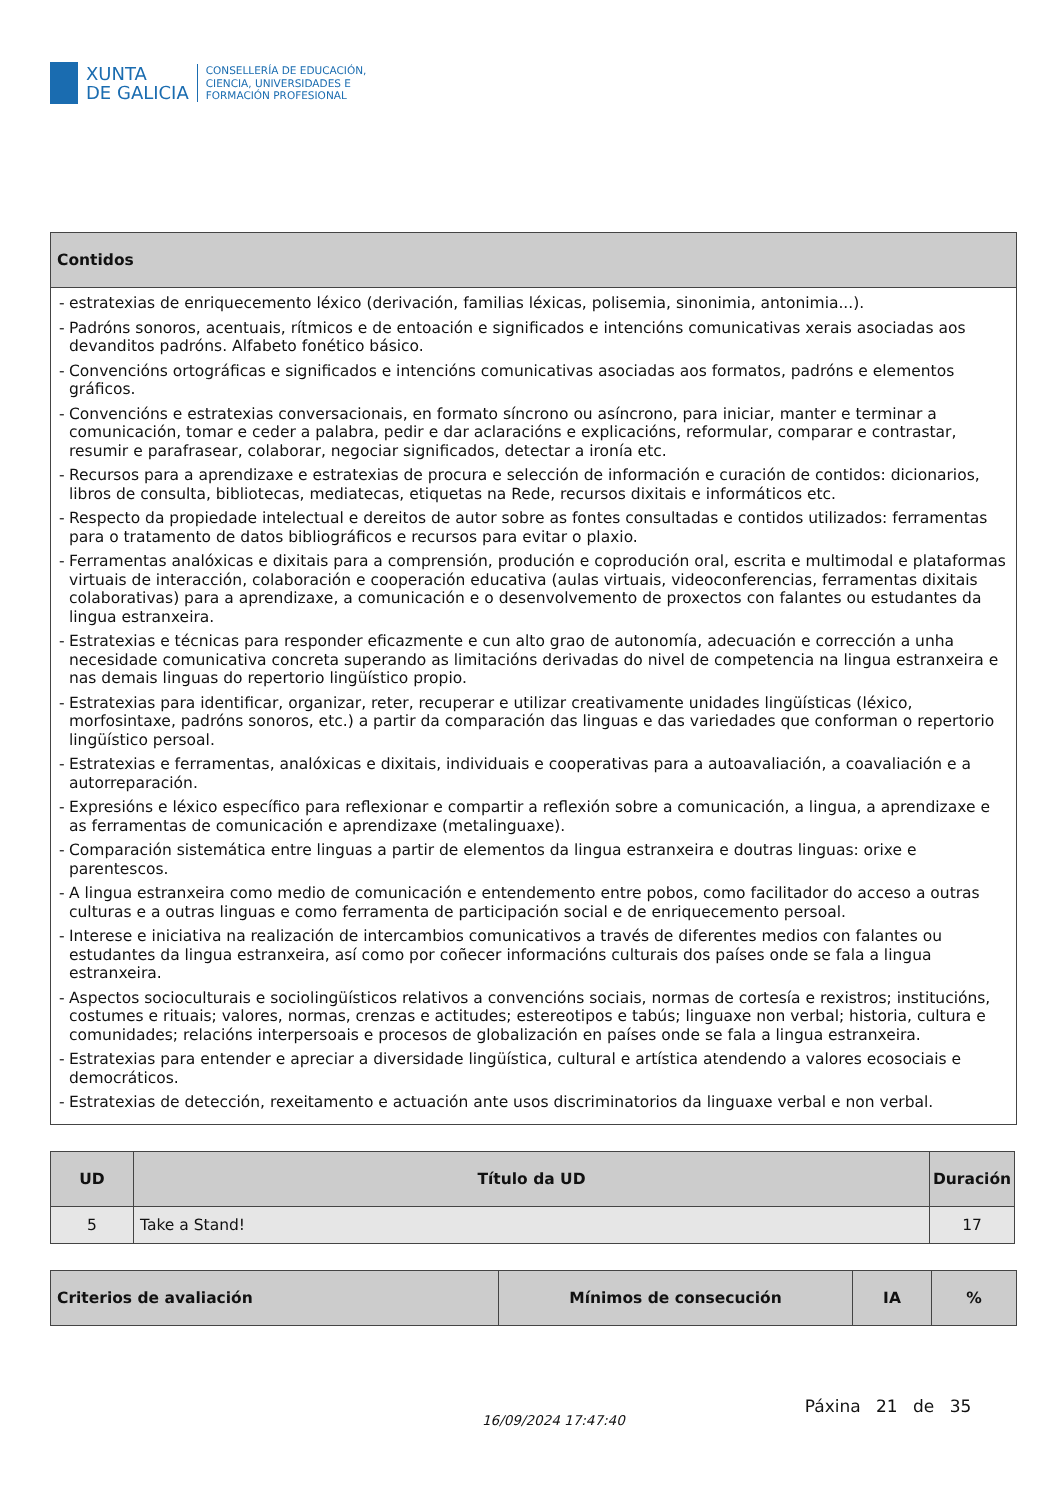XUNTA
DE GALICIA
CONSELLERÍA DE EDUCACIÓN,
CIENCIA, UNIVERSIDADES E
FORMACIÓN PROFESIONAL
| Contidos |
| --- |
| - estratexias de enriquecemento léxico (derivación, familias léxicas, polisemia, sinonimia, antonimia...). - Padróns sonoros, acentuais, rítmicos e de entoación e significados e intencións comunicativas xerais asociadas aos devanditos padróns. Alfabeto fonético básico. - Convencións ortográficas e significados e intencións comunicativas asociadas aos formatos, padróns e elementos gráficos. - Convencións e estratexias conversacionais, en formato síncrono ou asíncrono, para iniciar, manter e terminar a comunicación, tomar e ceder a palabra, pedir e dar aclaracións e explicacións, reformular, comparar e contrastar, resumir e parafrasear, colaborar, negociar significados, detectar a ironía etc. - Recursos para a aprendizaxe e estratexias de procura e selección de información e curación de contidos: dicionarios, libros de consulta, bibliotecas, mediatecas, etiquetas na Rede, recursos dixitais e informáticos etc. - Respecto da propiedade intelectual e dereitos de autor sobre as fontes consultadas e contidos utilizados: ferramentas para o tratamento de datos bibliográficos e recursos para evitar o plaxio. - Ferramentas analóxicas e dixitais para a comprensión, produción e coprodución oral, escrita e multimodal e plataformas virtuais de interacción, colaboración e cooperación educativa (aulas virtuais, videoconferencias, ferramentas dixitais colaborativas) para a aprendizaxe, a comunicación e o desenvolvemento de proxectos con falantes ou estudantes da lingua estranxeira. - Estratexias e técnicas para responder eficazmente e cun alto grao de autonomía, adecuación e corrección a unha necesidade comunicativa concreta superando as limitacións derivadas do nivel de competencia na lingua estranxeira e nas demais linguas do repertorio lingüístico propio. - Estratexias para identificar, organizar, reter, recuperar e utilizar creativamente unidades lingüísticas (léxico, morfosintaxe, padróns sonoros, etc.) a partir da comparación das linguas e das variedades que conforman o repertorio lingüístico persoal. - Estratexias e ferramentas, analóxicas e dixitais, individuais e cooperativas para a autoavaliación, a coavaliación e a autorreparación. - Expresións e léxico específico para reflexionar e compartir a reflexión sobre a comunicación, a lingua, a aprendizaxe e as ferramentas de comunicación e aprendizaxe (metalinguaxe). - Comparación sistemática entre linguas a partir de elementos da lingua estranxeira e doutras linguas: orixe e parentescos. - A lingua estranxeira como medio de comunicación e entendemento entre pobos, como facilitador do acceso a outras culturas e a outras linguas e como ferramenta de participación social e de enriquecemento persoal. - Interese e iniciativa na realización de intercambios comunicativos a través de diferentes medios con falantes ou estudantes da lingua estranxeira, así como por coñecer informacións culturais dos países onde se fala a lingua estranxeira. - Aspectos socioculturais e sociolingüísticos relativos a convencións sociais, normas de cortesía e rexistros; institucións, costumes e rituais; valores, normas, crenzas e actitudes; estereotipos e tabús; linguaxe non verbal; historia, cultura e comunidades; relacións interpersoais e procesos de globalización en países onde se fala a lingua estranxeira. - Estratexias para entender e apreciar a diversidade lingüística, cultural e artística atendendo a valores ecosociais e democráticos. - Estratexias de detección, rexeitamento e actuación ante usos discriminatorios da linguaxe verbal e non verbal. |
| UD | Título da UD | Duración |
| --- | --- | --- |
| 5 | Take a Stand! | 17 |
| Criterios de avaliación | Mínimos de consecución | IA | % |
| --- | --- | --- | --- |
16/09/2024 17:47:40
Páxina 21 de 35